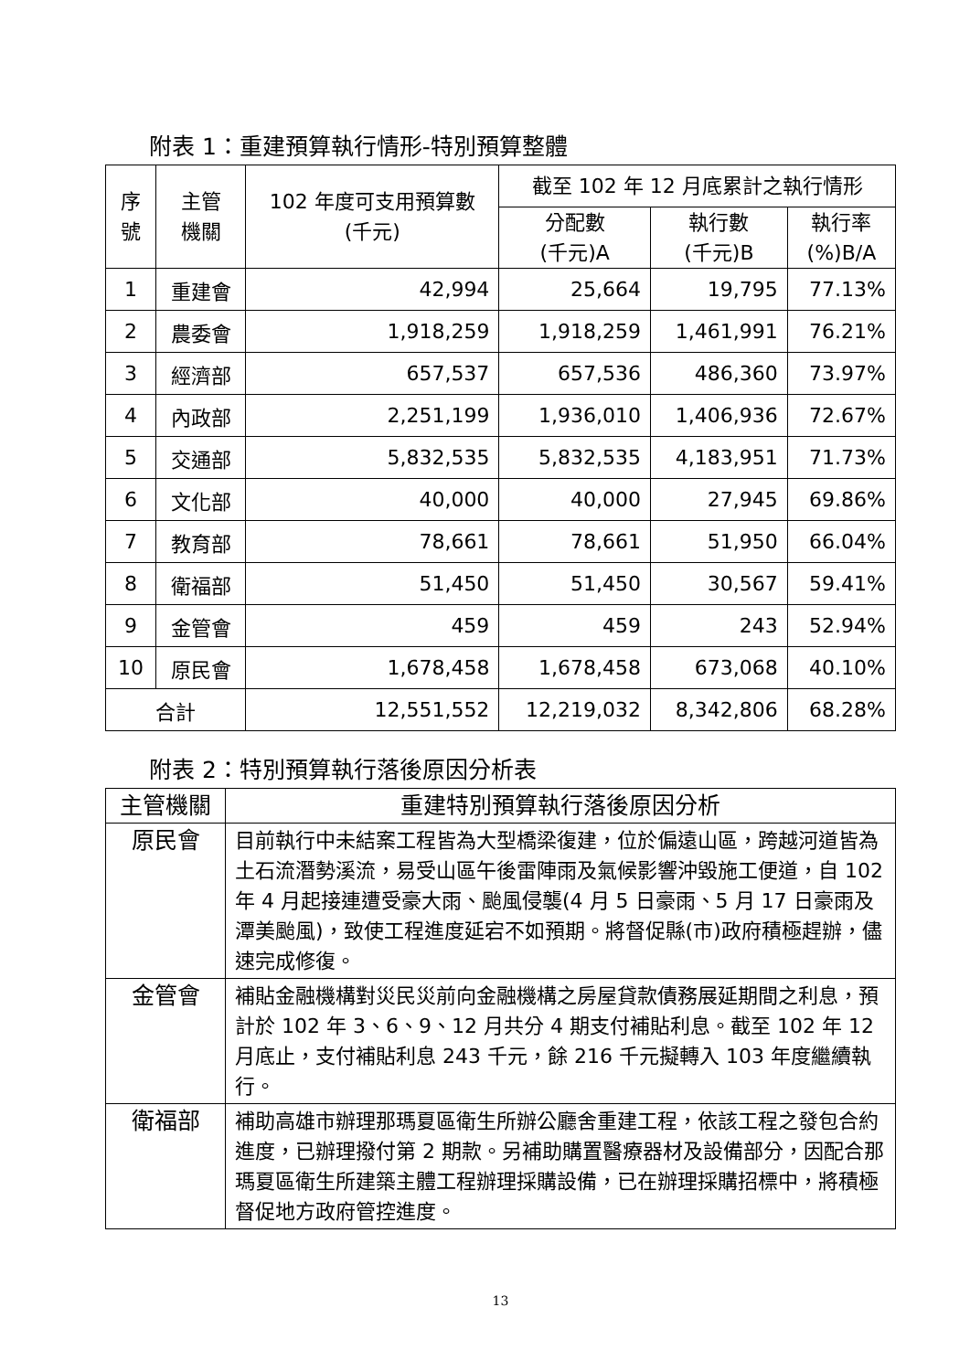附表 1：重建預算執行情形-特別預算整體
| 序 號 | 主管 機關 | 102 年度可支用預算數 (千元) | 截至 102 年 12 月底累計之執行情形 | | |
| --- | --- | --- | --- | --- | --- |
| | | | 分配數 (千元)A | 執行數 (千元)B | 執行率 (%)B/A |
| 1 | 重建會 | 42,994 | 25,664 | 19,795 | 77.13% |
| 2 | 農委會 | 1,918,259 | 1,918,259 | 1,461,991 | 76.21% |
| 3 | 經濟部 | 657,537 | 657,536 | 486,360 | 73.97% |
| 4 | 內政部 | 2,251,199 | 1,936,010 | 1,406,936 | 72.67% |
| 5 | 交通部 | 5,832,535 | 5,832,535 | 4,183,951 | 71.73% |
| 6 | 文化部 | 40,000 | 40,000 | 27,945 | 69.86% |
| 7 | 教育部 | 78,661 | 78,661 | 51,950 | 66.04% |
| 8 | 衛福部 | 51,450 | 51,450 | 30,567 | 59.41% |
| 9 | 金管會 | 459 | 459 | 243 | 52.94% |
| 10 | 原民會 | 1,678,458 | 1,678,458 | 673,068 | 40.10% |
| 合計 | | 12,551,552 | 12,219,032 | 8,342,806 | 68.28% |
附表 2：特別預算執行落後原因分析表
| 主管機關 | 重建特別預算執行落後原因分析 |
| --- | --- |
| 原民會 | 目前執行中未結案工程皆為大型橋梁復建，位於偏遠山區，跨越河道皆為土石流潛勢溪流，易受山區午後雷陣雨及氣候影響沖毀施工便道，自 102 年 4 月起接連遭受豪大雨、颱風侵襲(4 月 5 日豪雨、5 月 17 日豪雨及潭美颱風)，致使工程進度延宕不如預期。將督促縣(市)政府積極趕辦，儘速完成修復。 |
| 金管會 | 補貼金融機構對災民災前向金融機構之房屋貸款債務展延期間之利息，預計於 102 年 3、6、9、12 月共分 4 期支付補貼利息。截至 102 年 12 月底止，支付補貼利息 243 千元，餘 216 千元擬轉入 103 年度繼續執行。 |
| 衛福部 | 補助高雄市辦理那瑪夏區衛生所辦公廳舍重建工程，依該工程之發包合約進度，已辦理撥付第 2 期款。另補助購置醫療器材及設備部分，因配合那瑪夏區衛生所建築主體工程辦理採購設備，已在辦理採購招標中，將積極督促地方政府管控進度。 |
13